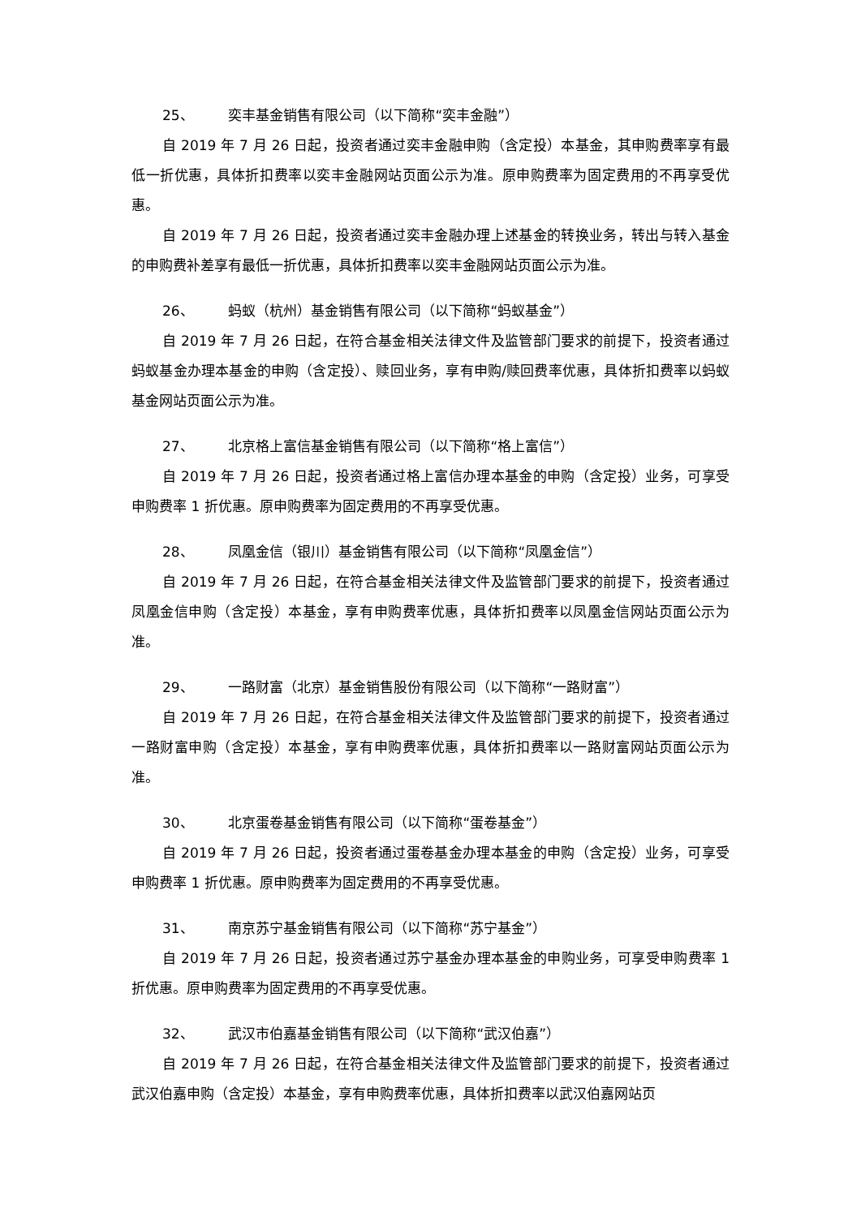25、 奕丰基金销售有限公司（以下简称“奕丰金融”）
自 2019 年 7 月 26 日起，投资者通过奕丰金融申购（含定投）本基金，其申购费率享有最低一折优惠，具体折扣费率以奕丰金融网站页面公示为准。原申购费率为固定费用的不再享受优惠。
自 2019 年 7 月 26 日起，投资者通过奕丰金融办理上述基金的转换业务，转出与转入基金的申购费补差享有最低一折优惠，具体折扣费率以奕丰金融网站页面公示为准。
26、 蚂蚁（杭州）基金销售有限公司（以下简称“蚂蚁基金”）
自 2019 年 7 月 26 日起，在符合基金相关法律文件及监管部门要求的前提下，投资者通过蚂蚁基金办理本基金的申购（含定投）、赎回业务，享有申购/赎回费率优惠，具体折扣费率以蚂蚁基金网站页面公示为准。
27、 北京格上富信基金销售有限公司（以下简称“格上富信”）
自 2019 年 7 月 26 日起，投资者通过格上富信办理本基金的申购（含定投）业务，可享受申购费率 1 折优惠。原申购费率为固定费用的不再享受优惠。
28、 凤凰金信（银川）基金销售有限公司（以下简称“凤凰金信”）
自 2019 年 7 月 26 日起，在符合基金相关法律文件及监管部门要求的前提下，投资者通过凤凰金信申购（含定投）本基金，享有申购费率优惠，具体折扣费率以凤凰金信网站页面公示为准。
29、 一路财富（北京）基金销售股份有限公司（以下简称“一路财富”）
自 2019 年 7 月 26 日起，在符合基金相关法律文件及监管部门要求的前提下，投资者通过一路财富申购（含定投）本基金，享有申购费率优惠，具体折扣费率以一路财富网站页面公示为准。
30、 北京蛋卷基金销售有限公司（以下简称“蛋卷基金”）
自 2019 年 7 月 26 日起，投资者通过蛋卷基金办理本基金的申购（含定投）业务，可享受申购费率 1 折优惠。原申购费率为固定费用的不再享受优惠。
31、 南京苏宁基金销售有限公司（以下简称“苏宁基金”）
自 2019 年 7 月 26 日起，投资者通过苏宁基金办理本基金的申购业务，可享受申购费率 1 折优惠。原申购费率为固定费用的不再享受优惠。
32、 武汉市伯嘉基金销售有限公司（以下简称“武汉伯嘉”）
自 2019 年 7 月 26 日起，在符合基金相关法律文件及监管部门要求的前提下，投资者通过武汉伯嘉申购（含定投）本基金，享有申购费率优惠，具体折扣费率以武汉伯嘉网站页